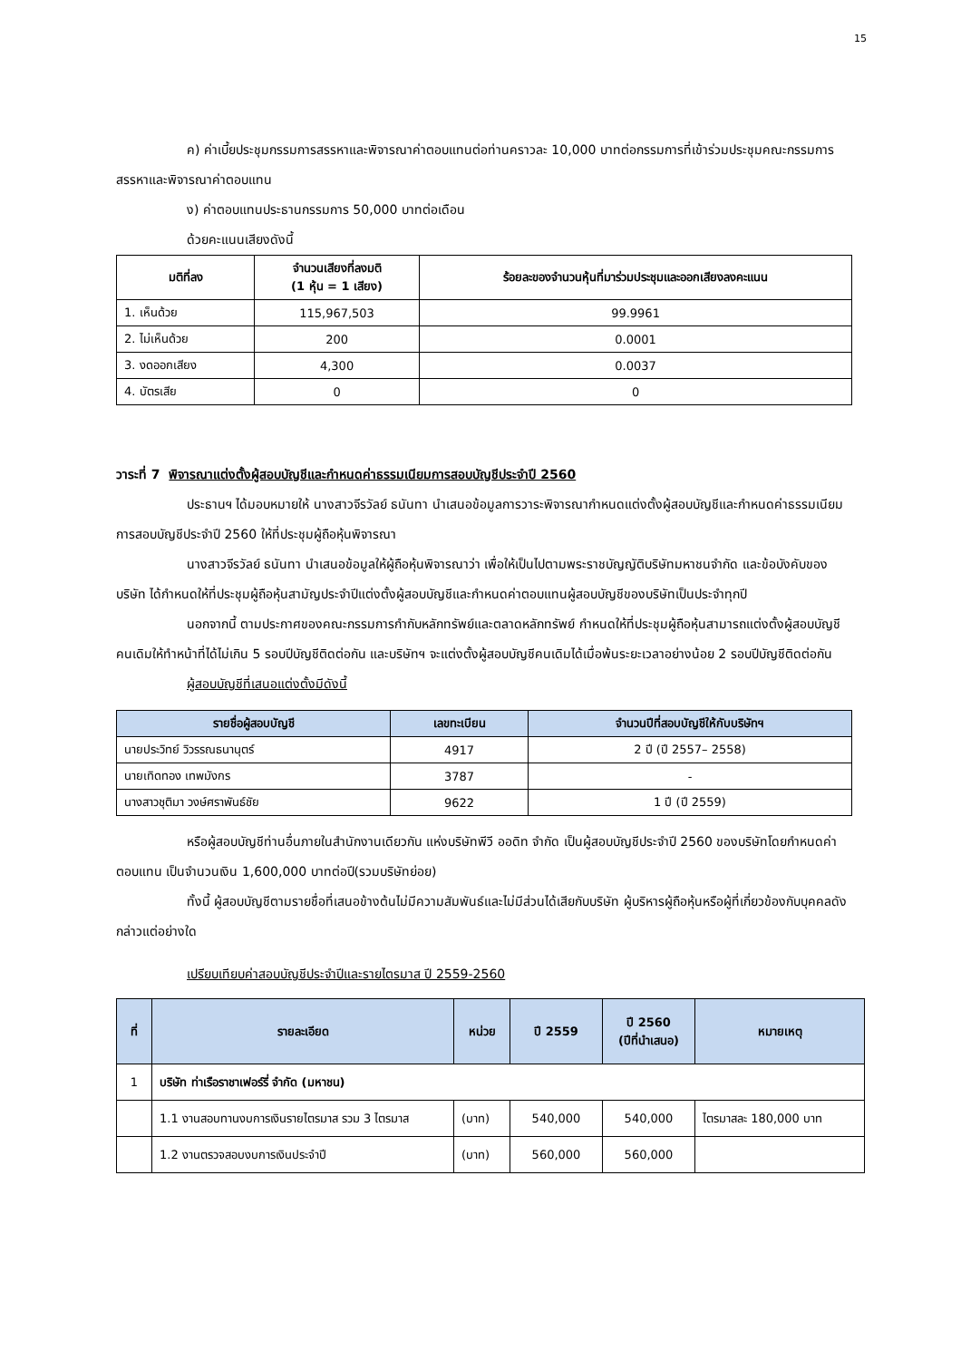15
ค) ค่าเบี้ยประชุมกรรมการสรรหาและพิจารณาค่าตอบแทนต่อท่านคราวละ 10,000 บาทต่อกรรมการที่เข้าร่วมประชุมคณะกรรมการสรรหาและพิจารณาค่าตอบแทน
ง) ค่าตอบแทนประธานกรรมการ 50,000 บาทต่อเดือน
ด้วยคะแนนเสียงดังนี้
| มติที่ลง | จำนวนเสียงที่ลงมติ (1 หุ้น = 1 เสียง) | ร้อยละของจำนวนหุ้นที่มาร่วมประชุมและออกเสียงลงคะแนน |
| --- | --- | --- |
| 1. เห็นด้วย | 115,967,503 | 99.9961 |
| 2. ไม่เห็นด้วย | 200 | 0.0001 |
| 3. งดออกเสียง | 4,300 | 0.0037 |
| 4. บัตรเสีย | 0 | 0 |
วาระที่ 7 พิจารณาแต่งตั้งผู้สอบบัญชีและกำหนดค่าธรรมเนียมการสอบบัญชีประจำปี 2560
ประธานฯ ได้มอบหมายให้ นางสาวจีรวัลย์ ธนันทา นำเสนอข้อมูลการวาระพิจารณากำหนดแต่งตั้งผู้สอบบัญชีและกำหนดค่าธรรมเนียมการสอบบัญชีประจำปี 2560 ให้ที่ประชุมผู้ถือหุ้นพิจารณา
นางสาวจีรวัลย์ ธนันทา นำเสนอข้อมูลให้ผู้ถือหุ้นพิจารณาว่า เพื่อให้เป็นไปตามพระราชบัญญัติบริษัทมหาชนจำกัด และข้อบังคับของบริษัท ได้กำหนดให้ที่ประชุมผู้ถือหุ้นสามัญประจำปีแต่งตั้งผู้สอบบัญชีและกำหนดค่าตอบแทนผู้สอบบัญชีของบริษัทเป็นประจำทุกปี
นอกจากนี้ ตามประกาศของคณะกรรมการกำกับหลักทรัพย์และตลาดหลักทรัพย์ กำหนดให้ที่ประชุมผู้ถือหุ้นสามารถแต่งตั้งผู้สอบบัญชีคนเดิมให้ทำหน้าที่ได้ไม่เกิน 5 รอบปีบัญชีติดต่อกัน และบริษัทฯ จะแต่งตั้งผู้สอบบัญชีคนเดิมได้เมื่อพ้นระยะเวลาอย่างน้อย 2 รอบปีบัญชีติดต่อกัน
ผู้สอบบัญชีที่เสนอแต่งตั้งมีดังนี้
| รายชื่อผู้สอบบัญชี | เลขทะเบียน | จำนวนปีที่สอบบัญชีให้กับบริษัทฯ |
| --- | --- | --- |
| นายประวิทย์ วิวรรณธนานุตร์ | 4917 | 2 ปี (ปี 2557– 2558) |
| นายเทิดทอง เทพมังกร | 3787 | - |
| นางสาวชุติมา วงษ์ศราพันธ์ชัย | 9622 | 1 ปี (ปี 2559) |
หรือผู้สอบบัญชีท่านอื่นภายในสำนักงานเดียวกัน แห่งบริษัทพีวี ออดิท จำกัด เป็นผู้สอบบัญชีประจำปี 2560 ของบริษัทโดยกำหนดค่าตอบแทน เป็นจำนวนเงิน 1,600,000 บาทต่อปี(รวมบริษัทย่อย)
ทั้งนี้ ผู้สอบบัญชีตามรายชื่อที่เสนอข้างต้นไม่มีความสัมพันธ์และไม่มีส่วนได้เสียกับบริษัท ผู้บริหารผู้ถือหุ้นหรือผู้ที่เกี่ยวข้องกับบุคคลดังกล่าวแต่อย่างใด
เปรียบเทียบค่าสอบบัญชีประจำปีและรายไตรมาส ปี 2559-2560
| ที่ | รายละเอียด | หน่วย | ปี 2559 | ปี 2560 (ปีที่นำเสนอ) | หมายเหตุ |
| --- | --- | --- | --- | --- | --- |
| 1 | บริษัท ท่าเรือราชาเฟอร์รี่ จำกัด (มหาชน) | | | | |
| | 1.1 งานสอบทานงบการเงินรายไตรมาส รวม 3 ไตรมาส | (บาท) | 540,000 | 540,000 | ไตรมาสละ 180,000 บาท |
| | 1.2 งานตรวจสอบงบการเงินประจำปี | (บาท) | 560,000 | 560,000 | |